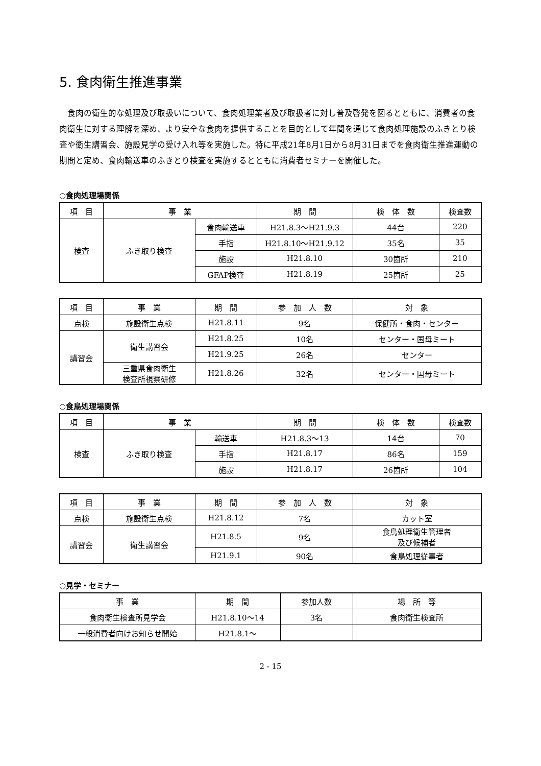5. 食肉衛生推進事業
食肉の衛生的な処理及び取扱いについて、食肉処理業者及び取扱者に対し普及啓発を図るとともに、消費者の食肉衛生に対する理解を深め、より安全な食肉を提供することを目的として年間を通じて食肉処理施設のふきとり検査や衛生講習会、施設見学の受け入れ等を実施した。特に平成21年8月1日から8月31日までを食肉衛生推進運動の期間と定め、食肉輸送車のふきとり検査を実施するとともに消費者セミナーを開催した。
○食肉処理場関係
| 項 目 | 事 業 | | 期 間 | 検 体 数 | 検査数 |
| --- | --- | --- | --- | --- | --- |
| 検査 | ふき取り検査 | 食肉輸送車 | H21.8.3～H21.9.3 | 44台 | 220 |
| | | 手指 | H21.8.10～H21.9.12 | 35名 | 35 |
| | | 施設 | H21.8.10 | 30箇所 | 210 |
| | | GFAP検査 | H21.8.19 | 25箇所 | 25 |
| 項 目 | 事 業 | 期 間 | 参 加 人 数 | 対 象 |
| --- | --- | --- | --- | --- |
| 点検 | 施設衛生点検 | H21.8.11 | 9名 | 保健所・食肉・センター |
| 講習会 | 衛生講習会 | H21.8.25 | 10名 | センター・国母ミート |
| | | H21.9.25 | 26名 | センター |
| | 三重県食肉衛生 検査所視察研修 | H21.8.26 | 32名 | センター・国母ミート |
○食鳥処理場関係
| 項 目 | 事 業 | | 期 間 | 検 体 数 | 検査数 |
| --- | --- | --- | --- | --- | --- |
| 検査 | ふき取り検査 | 輸送車 | H21.8.3～13 | 14台 | 70 |
| | | 手指 | H21.8.17 | 86名 | 159 |
| | | 施設 | H21.8.17 | 26箇所 | 104 |
| 項 目 | 事 業 | 期 間 | 参 加 人 数 | 対 象 |
| --- | --- | --- | --- | --- |
| 点検 | 施設衛生点検 | H21.8.12 | 7名 | カット室 |
| 講習会 | 衛生講習会 | H21.8.5 | 9名 | 食鳥処理衛生管理者 及び候補者 |
| | | H21.9.1 | 90名 | 食鳥処理従事者 |
○見学・セミナー
| 事 業 | 期 間 | 参加人数 | 場 所 等 |
| --- | --- | --- | --- |
| 食肉衛生検査所見学会 | H21.8.10～14 | 3名 | 食肉衛生検査所 |
| 一般消費者向けお知らせ開始 | H21.8.1～ | | |
2 - 15